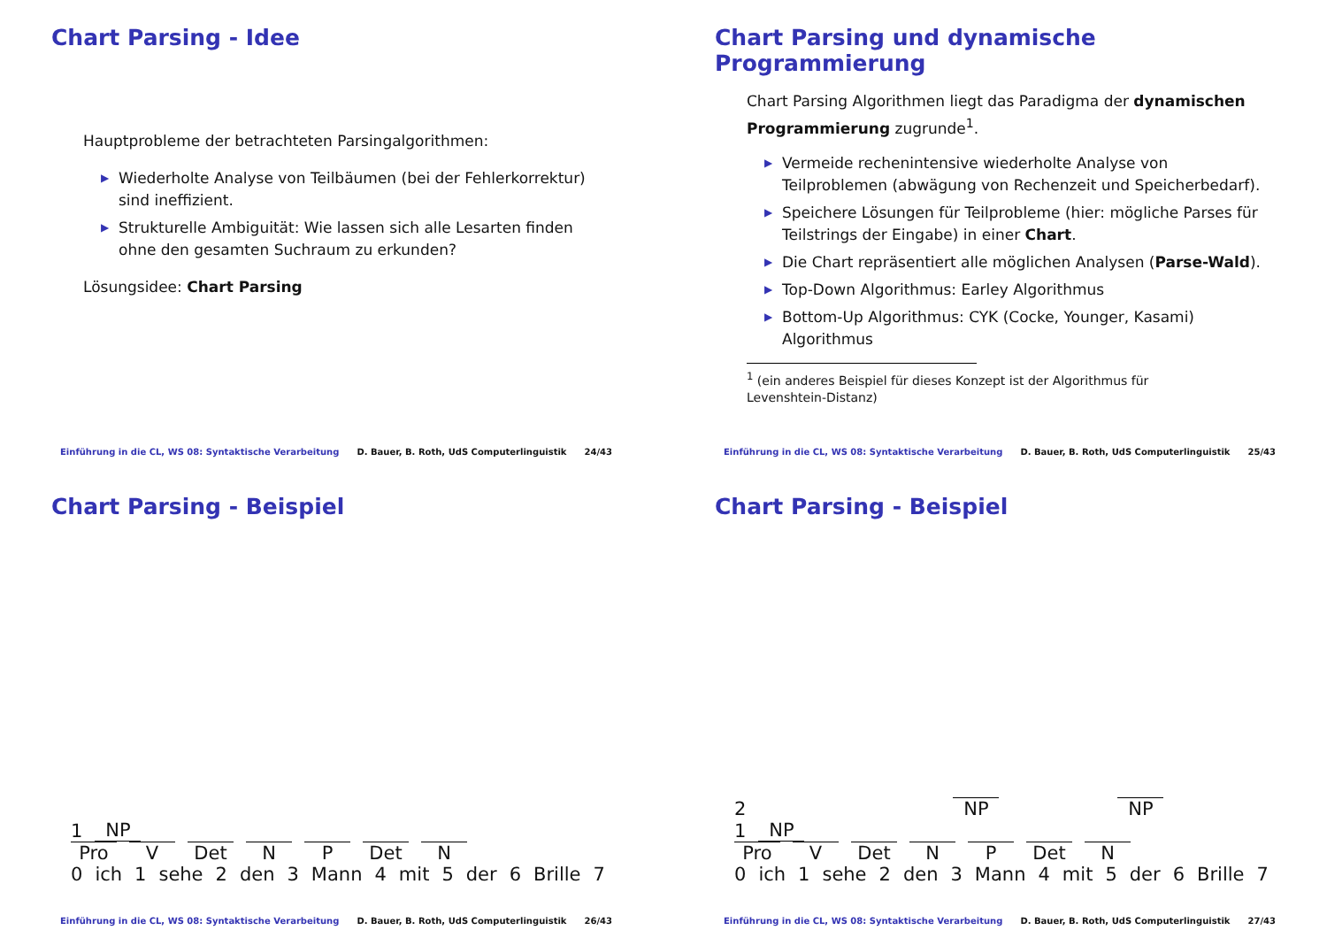Chart Parsing - Idee
Hauptprobleme der betrachteten Parsingalgorithmen:
▶ Wiederholte Analyse von Teilbäumen (bei der Fehlerkorrektur) sind ineffizient.
▶ Strukturelle Ambiguität: Wie lassen sich alle Lesarten finden ohne den gesamten Suchraum zu erkunden?
Lösungsidee: Chart Parsing
Einführung in die CL, WS 08: Syntaktische Verarbeitung D. Bauer, B. Roth, UdS Computerlinguistik 24/43
Chart Parsing und dynamische Programmierung
Chart Parsing Algorithmen liegt das Paradigma der dynamischen Programmierung zugrunde<sup>1</sup>.
▶ Vermeide rechenintensive wiederholte Analyse von Teilproblemen (abwägung von Rechenzeit und Speicherbedarf).
▶ Speichere Lösungen für Teilprobleme (hier: mögliche Parses für Teilstrings der Eingabe) in einer Chart.
▶ Die Chart repräsentiert alle möglichen Analysen (Parse-Wald).
▶ Top-Down Algorithmus: Earley Algorithmus
▶ Bottom-Up Algorithmus: CYK (Cocke, Younger, Kasami) Algorithmus
<sup>1</sup> (ein anderes Beispiel für dieses Konzept ist der Algorithmus für
Levenshtein-Distanz)
Einführung in die CL, WS 08: Syntaktische Verarbeitung D. Bauer, B. Roth, UdS Computerlinguistik 25/43
Chart Parsing - Beispiel
1 NP
Pro V Det N P Det N
0 ich 1 sehe 2 den 3 Mann 4 mit 5 der 6 Brille 7
Einführung in die CL, WS 08: Syntaktische Verarbeitung D. Bauer, B. Roth, UdS Computerlinguistik 26/43
Chart Parsing - Beispiel
2 NP NP
1 NP
Pro V Det N P Det N
0 ich 1 sehe 2 den 3 Mann 4 mit 5 der 6 Brille 7
Einführung in die CL, WS 08: Syntaktische Verarbeitung D. Bauer, B. Roth, UdS Computerlinguistik 27/43